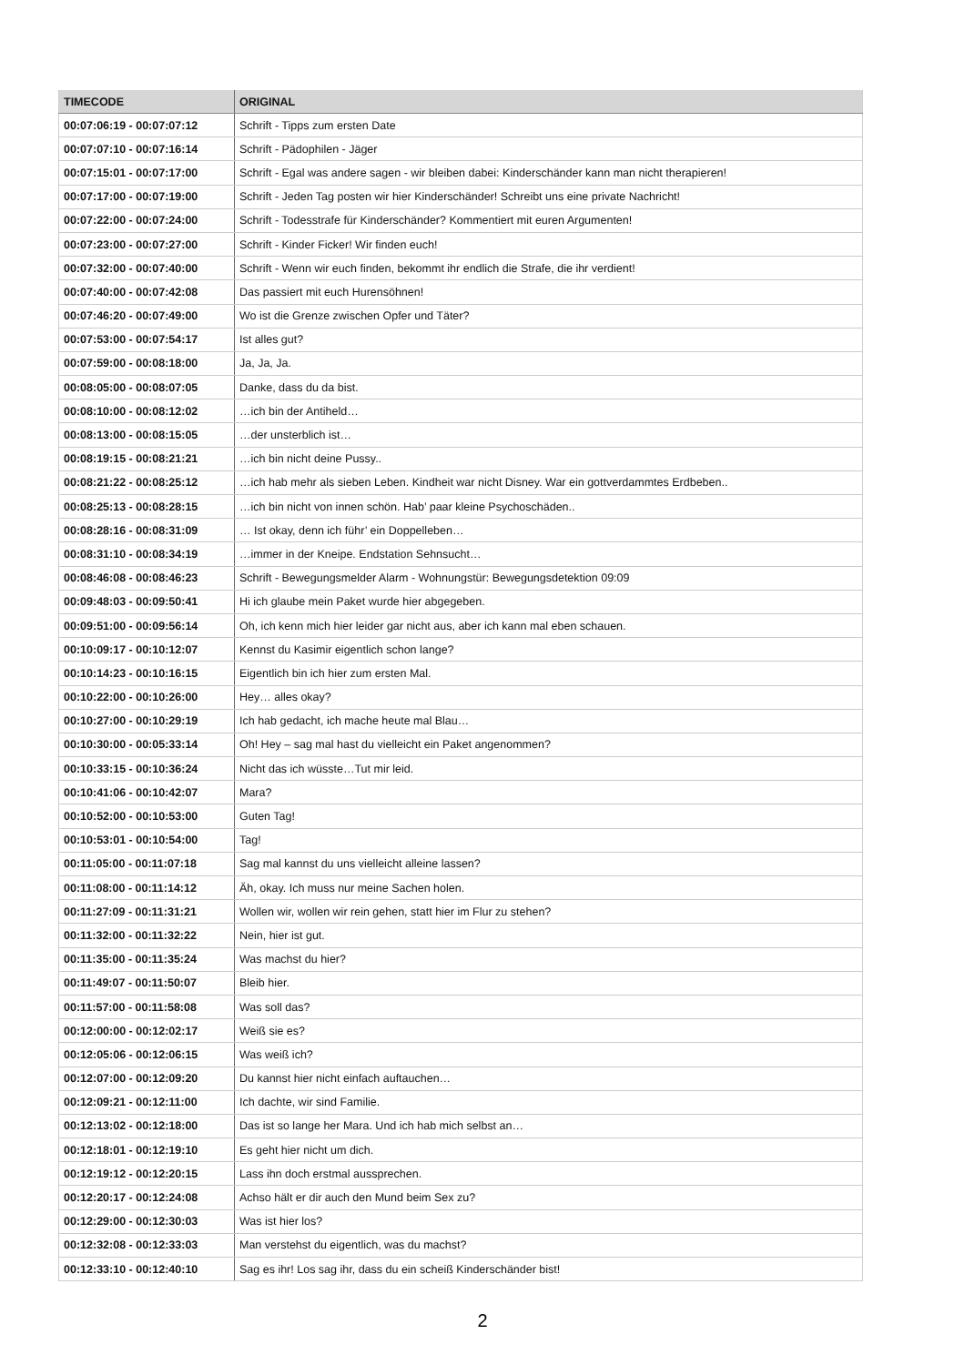| TIMECODE | ORIGINAL |
| --- | --- |
| 00:07:06:19 - 00:07:07:12 | Schrift - Tipps zum ersten Date |
| 00:07:07:10 - 00:07:16:14 | Schrift - Pädophilen - Jäger |
| 00:07:15:01 - 00:07:17:00 | Schrift - Egal was andere sagen - wir bleiben dabei: Kinderschänder kann man nicht therapieren! |
| 00:07:17:00 - 00:07:19:00 | Schrift - Jeden Tag posten wir hier Kinderschänder! Schreibt uns eine private Nachricht! |
| 00:07:22:00 - 00:07:24:00 | Schrift - Todesstrafe für Kinderschänder? Kommentiert mit euren Argumenten! |
| 00:07:23:00 - 00:07:27:00 | Schrift - Kinder Ficker! Wir finden euch! |
| 00:07:32:00 - 00:07:40:00 | Schrift - Wenn wir euch finden, bekommt ihr endlich die Strafe, die ihr verdient! |
| 00:07:40:00 - 00:07:42:08 | Das passiert mit euch Hurensöhnen! |
| 00:07:46:20 - 00:07:49:00 | Wo ist die Grenze zwischen Opfer und Täter? |
| 00:07:53:00 - 00:07:54:17 | Ist alles gut? |
| 00:07:59:00 - 00:08:18:00 | Ja, Ja, Ja. |
| 00:08:05:00 - 00:08:07:05 | Danke, dass du da bist. |
| 00:08:10:00 - 00:08:12:02 | …ich bin der Antiheld… |
| 00:08:13:00 - 00:08:15:05 | …der unsterblich ist… |
| 00:08:19:15 - 00:08:21:21 | …ich bin nicht deine Pussy.. |
| 00:08:21:22 - 00:08:25:12 | …ich hab mehr als sieben Leben. Kindheit war nicht Disney. War ein gottverdammtes Erdbeben.. |
| 00:08:25:13 - 00:08:28:15 | …ich bin nicht von innen schön. Hab’ paar kleine Psychoschäden.. |
| 00:08:28:16 - 00:08:31:09 | … Ist okay, denn ich führ’ ein Doppelleben… |
| 00:08:31:10 - 00:08:34:19 | …immer in der Kneipe. Endstation Sehnsucht… |
| 00:08:46:08 - 00:08:46:23 | Schrift - Bewegungsmelder Alarm - Wohnungstür: Bewegungsdetektion 09:09 |
| 00:09:48:03 - 00:09:50:41 | Hi ich glaube mein Paket wurde hier abgegeben. |
| 00:09:51:00 - 00:09:56:14 | Oh, ich kenn mich hier leider gar nicht aus, aber ich kann mal eben schauen. |
| 00:10:09:17 - 00:10:12:07 | Kennst du Kasimir eigentlich schon lange? |
| 00:10:14:23 - 00:10:16:15 | Eigentlich bin ich hier zum ersten Mal. |
| 00:10:22:00 - 00:10:26:00 | Hey… alles okay? |
| 00:10:27:00 - 00:10:29:19 | Ich hab gedacht, ich mache heute mal Blau… |
| 00:10:30:00 - 00:05:33:14 | Oh! Hey – sag mal hast du vielleicht ein Paket angenommen? |
| 00:10:33:15 - 00:10:36:24 | Nicht das ich wüsste…Tut mir leid. |
| 00:10:41:06 - 00:10:42:07 | Mara? |
| 00:10:52:00 - 00:10:53:00 | Guten Tag! |
| 00:10:53:01 - 00:10:54:00 | Tag! |
| 00:11:05:00 - 00:11:07:18 | Sag mal kannst du uns vielleicht alleine lassen? |
| 00:11:08:00 - 00:11:14:12 | Äh, okay. Ich muss nur meine Sachen holen. |
| 00:11:27:09 - 00:11:31:21 | Wollen wir, wollen wir rein gehen, statt hier im Flur zu stehen? |
| 00:11:32:00 - 00:11:32:22 | Nein, hier ist gut. |
| 00:11:35:00 - 00:11:35:24 | Was machst du hier? |
| 00:11:49:07 - 00:11:50:07 | Bleib hier. |
| 00:11:57:00 - 00:11:58:08 | Was soll das? |
| 00:12:00:00 - 00:12:02:17 | Weiß sie es? |
| 00:12:05:06 - 00:12:06:15 | Was weiß ich? |
| 00:12:07:00 - 00:12:09:20 | Du kannst hier nicht einfach auftauchen… |
| 00:12:09:21 - 00:12:11:00 | Ich dachte, wir sind Familie. |
| 00:12:13:02 - 00:12:18:00 | Das ist so lange her Mara. Und ich hab mich selbst an… |
| 00:12:18:01 - 00:12:19:10 | Es geht hier nicht um dich. |
| 00:12:19:12 - 00:12:20:15 | Lass ihn doch erstmal aussprechen. |
| 00:12:20:17 - 00:12:24:08 | Achso hält er dir auch den Mund beim Sex zu? |
| 00:12:29:00 - 00:12:30:03 | Was ist hier los? |
| 00:12:32:08 - 00:12:33:03 | Man verstehst du eigentlich, was du machst? |
| 00:12:33:10 - 00:12:40:10 | Sag es ihr! Los sag ihr, dass du ein scheiß Kinderschänder bist! |
2